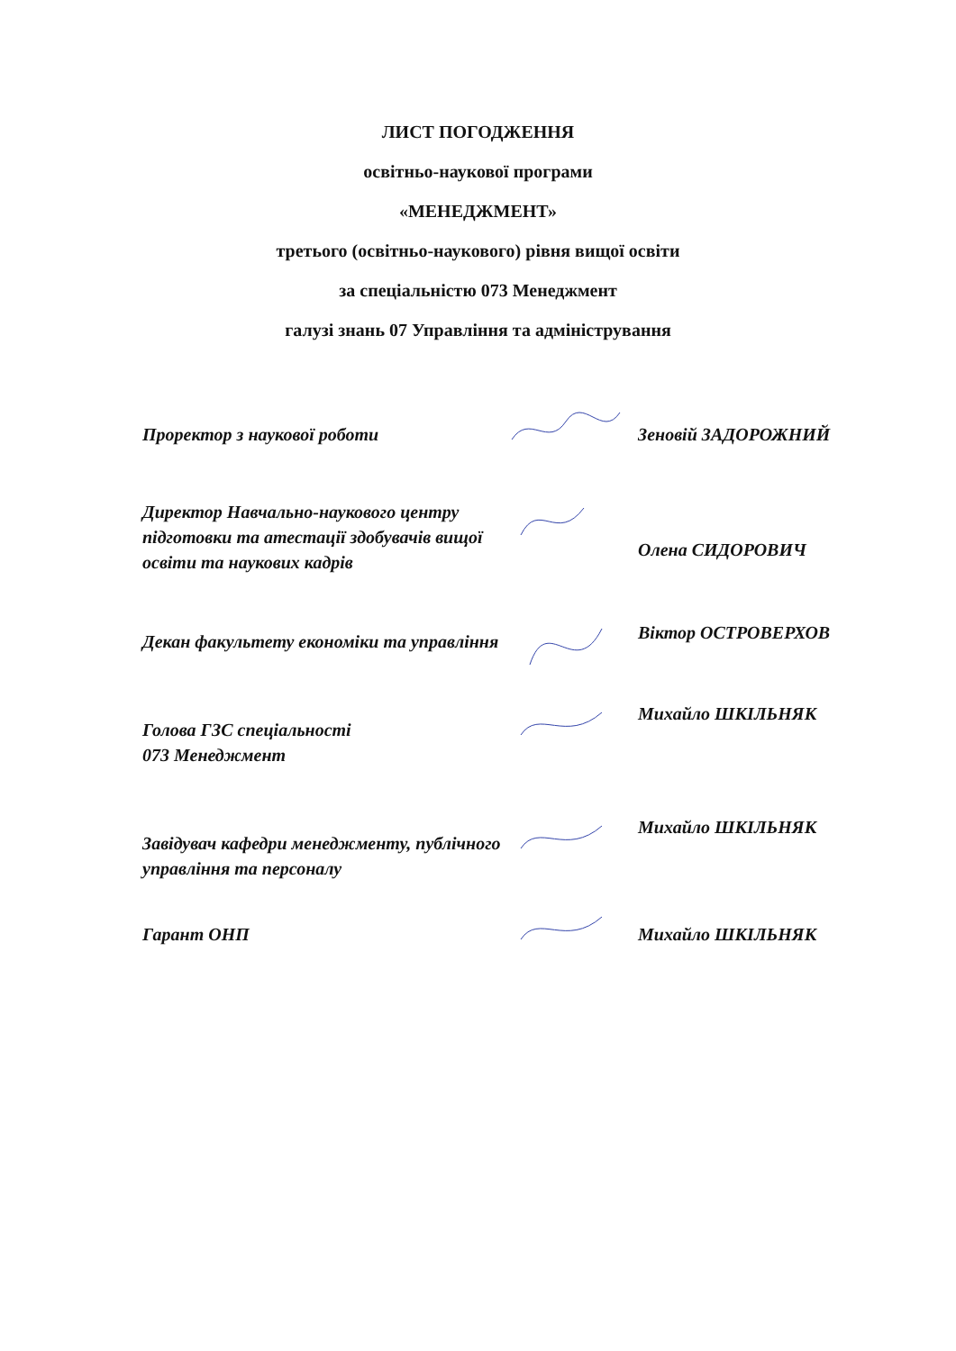ЛИСТ ПОГОДЖЕННЯ
освітньо-наукової програми
«МЕНЕДЖМЕНТ»
третього (освітньо-наукового) рівня вищої освіти
за спеціальністю 073 Менеджмент
галузі знань 07 Управління та адміністрування
Проректор з наукової роботи Зеновій ЗАДОРОЖНИЙ
Директор Навчально-наукового центру підготовки та атестації здобувачів вищої освіти та наукових кадрів
Олена СИДОРОВИЧ
Декан факультету економіки та управління
Віктор ОСТРОВЕРХОВ
Голова ГЗС спеціальності
073 Менеджмент
Михайло ШКІЛЬНЯК
Завідувач кафедри менеджменту, публічного управління та персоналу
Михайло ШКІЛЬНЯК
Гарант ОНП Михайло ШКІЛЬНЯК